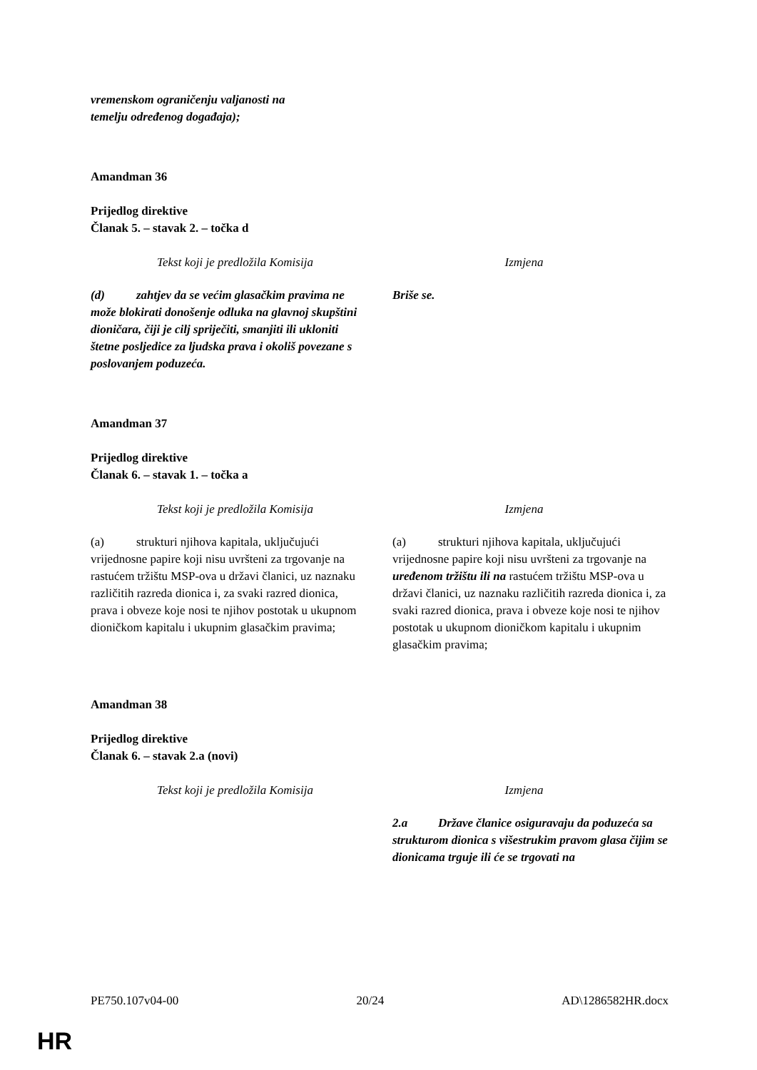vremenskom ograničenju valjanosti na
temelju određenog događaja);
Amandman 36
Prijedlog direktive
Članak 5. – stavak 2. – točka d
| Tekst koji je predložila Komisija | Izmjena |
| (d) zahtjev da se većim glasačkim pravima ne može blokirati donošenje odluka na glavnoj skupštini dioničara, čiji je cilj spriječiti, smanjiti ili ukloniti štetne posljedice za ljudska prava i okoliš povezane s poslovanjem poduzeća. | Briše se. |
Amandman 37
Prijedlog direktive
Članak 6. – stavak 1. – točka a
| Tekst koji je predložila Komisija | Izmjena |
| (a) strukturi njihova kapitala, uključujući vrijednosne papire koji nisu uvršteni za trgovanje na rastućem tržištu MSP-ova u državi članici, uz naznaku različitih razreda dionica i, za svaki razred dionica, prava i obveze koje nosi te njihov postotak u ukupnom dioničkom kapitalu i ukupnim glasačkim pravima; | (a) strukturi njihova kapitala, uključujući vrijednosne papire koji nisu uvršteni za trgovanje na uređenom tržištu ili na rastućem tržištu MSP-ova u državi članici, uz naznaku različitih razreda dionica i, za svaki razred dionica, prava i obveze koje nosi te njihov postotak u ukupnom dioničkom kapitalu i ukupnim glasačkim pravima; |
Amandman 38
Prijedlog direktive
Članak 6. – stavak 2.a (novi)
| Tekst koji je predložila Komisija | Izmjena |
| | 2.a Države članice osiguravaju da poduzeća sa strukturom dionica s višestrukim pravom glasa čijim se dionicama trguje ili će se trgovati na |
PE750.107v04-00 20/24 AD\1286582HR.docx
HR